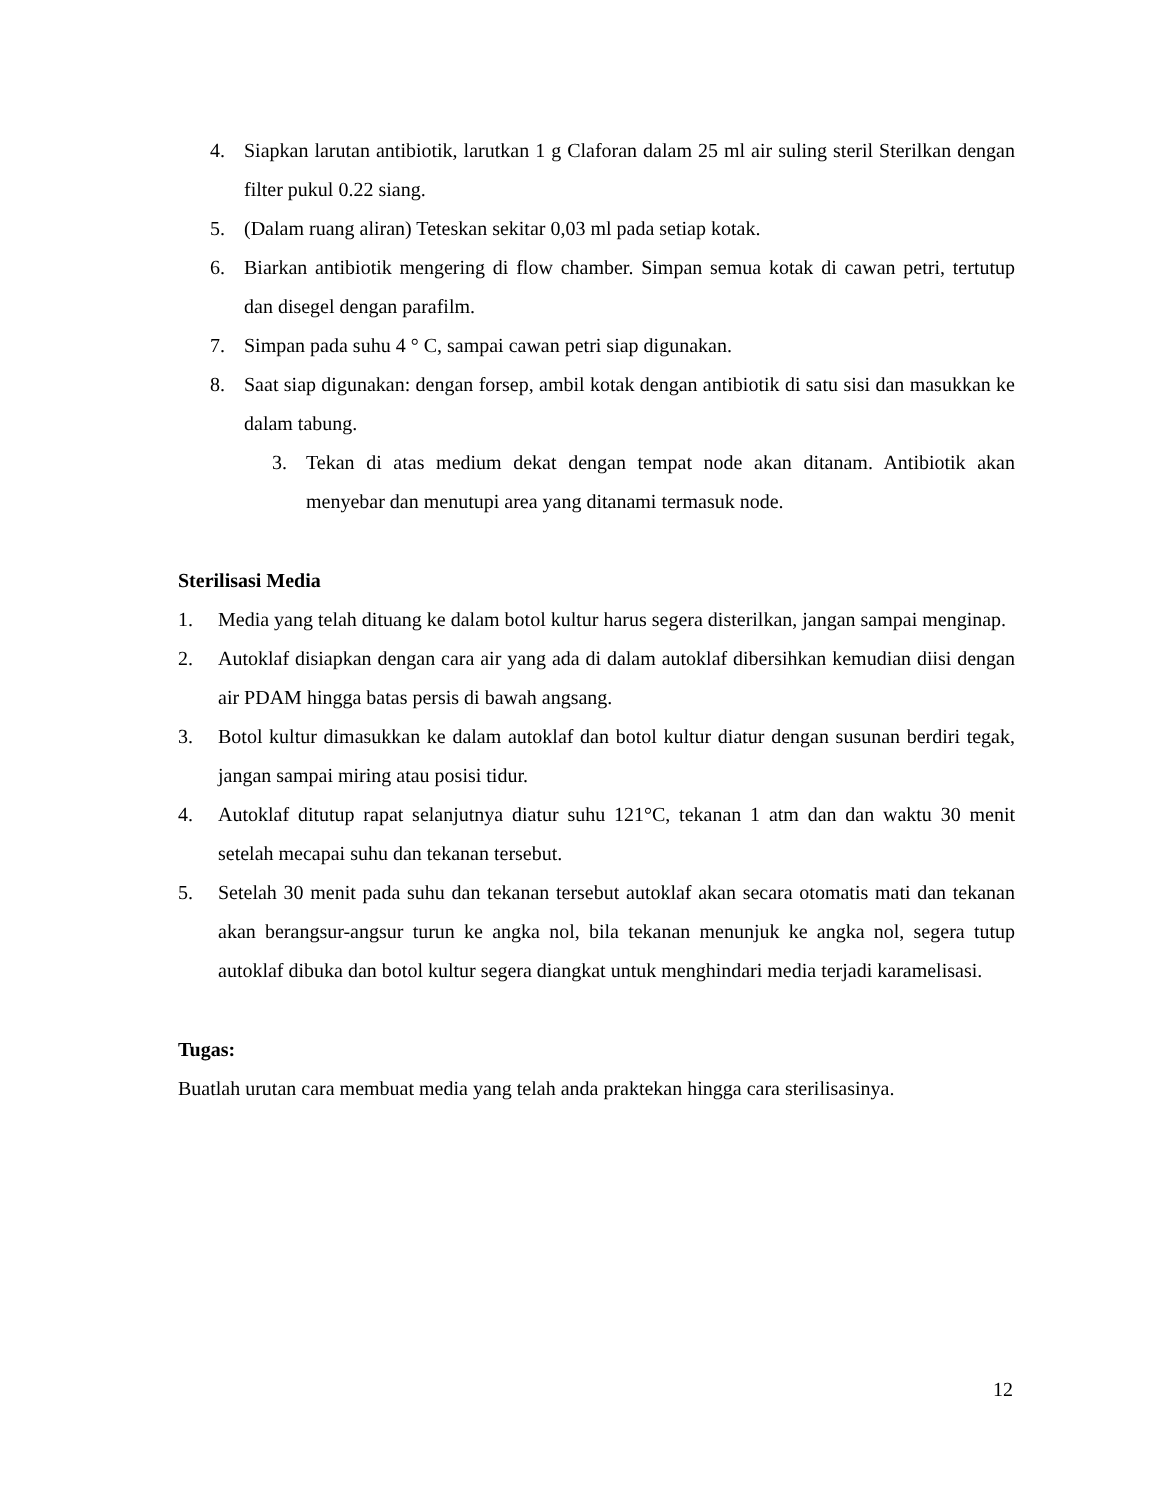4. Siapkan larutan antibiotik, larutkan 1 g Claforan dalam 25 ml air suling steril Sterilkan dengan filter pukul 0.22 siang.
5. (Dalam ruang aliran) Teteskan sekitar 0,03 ml pada setiap kotak.
6. Biarkan antibiotik mengering di flow chamber. Simpan semua kotak di cawan petri, tertutup dan disegel dengan parafilm.
7. Simpan pada suhu 4 ° C, sampai cawan petri siap digunakan.
8. Saat siap digunakan: dengan forsep, ambil kotak dengan antibiotik di satu sisi dan masukkan ke dalam tabung.
3. Tekan di atas medium dekat dengan tempat node akan ditanam. Antibiotik akan menyebar dan menutupi area yang ditanami termasuk node.
Sterilisasi Media
1. Media yang telah dituang ke dalam botol kultur harus segera disterilkan, jangan sampai menginap.
2. Autoklaf disiapkan dengan cara air yang ada di dalam autoklaf dibersihkan kemudian diisi dengan air PDAM hingga batas persis di bawah angsang.
3. Botol kultur dimasukkan ke dalam autoklaf dan botol kultur diatur dengan susunan berdiri tegak, jangan sampai miring atau posisi tidur.
4. Autoklaf ditutup rapat selanjutnya diatur suhu 121°C, tekanan 1 atm dan dan waktu 30 menit setelah mecapai suhu dan tekanan tersebut.
5. Setelah 30 menit pada suhu dan tekanan tersebut autoklaf akan secara otomatis mati dan tekanan akan berangsur-angsur turun ke angka nol, bila tekanan menunjuk ke angka nol, segera tutup autoklaf dibuka dan botol kultur segera diangkat untuk menghindari media terjadi karamelisasi.
Tugas:
Buatlah urutan cara membuat media yang telah anda praktekan hingga cara sterilisasinya.
12